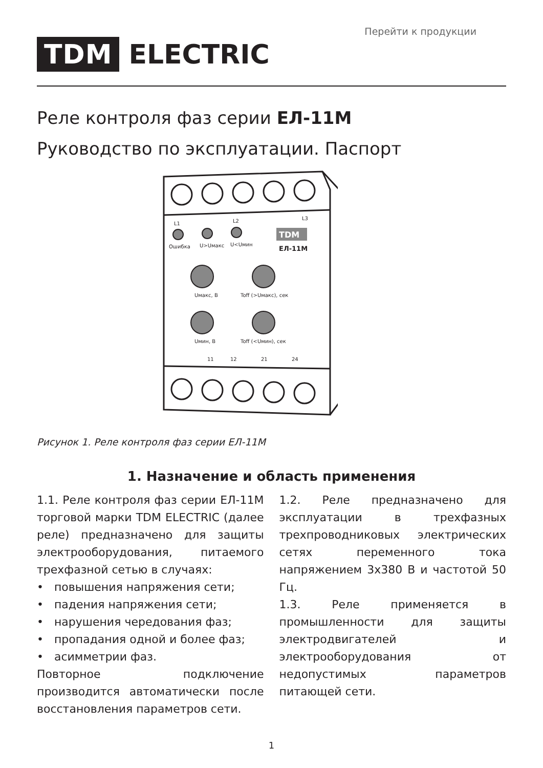Перейти к продукции
TDM ELECTRIC
Реле контроля фаз серии ЕЛ-11М
Руководство по эксплуатации. Паспорт
L1
L2
L3
Ошибка
U>Uмакс
U<Uмин
TDM
ЕЛ-11М
Uмакс, В
Toff (>Uмакс), сек
Uмин, В
Toff (<Uмин), сек
11
12
21
24
Рисунок 1. Реле контроля фаз серии ЕЛ-11М
1. Назначение и область применения
1.1. Реле контроля фаз серии ЕЛ-11М торговой марки TDM ELECTRIC (далее реле) предназначено для защиты электрооборудования, питаемого трехфазной сетью в случаях:
• повышения напряжения сети;
• падения напряжения сети;
• нарушения чередования фаз;
• пропадания одной и более фаз;
• асимметрии фаз.
Повторное подключение производится автоматически после восстановления параметров сети.
1.2. Реле предназначено для эксплуатации в трехфазных трехпроводниковых электрических сетях переменного тока напряжением 3х380 В и частотой 50 Гц.
1.3. Реле применяется в промышленности для защиты электродвигателей и электрооборудования от недопустимых параметров питающей сети.
1